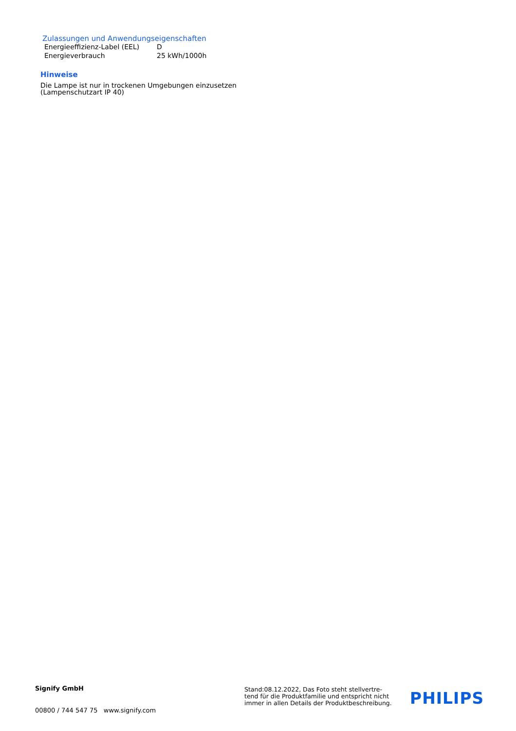Zulassungen und Anwendungseigenschaften
| Energieeffizienz-Label (EEL) | D |
| Energieverbrauch | 25 kWh/1000h |
Hinweise
Die Lampe ist nur in trockenen Umgebungen einzusetzen
(Lampenschutzart IP 40)
Signify GmbH
00800 / 744 547 75 www.signify.com
Stand:08.12.2022, Das Foto steht stellvertre-
tend für die Produktfamilie und entspricht nicht
immer in allen Details der Produktbeschreibung.
PHILIPS